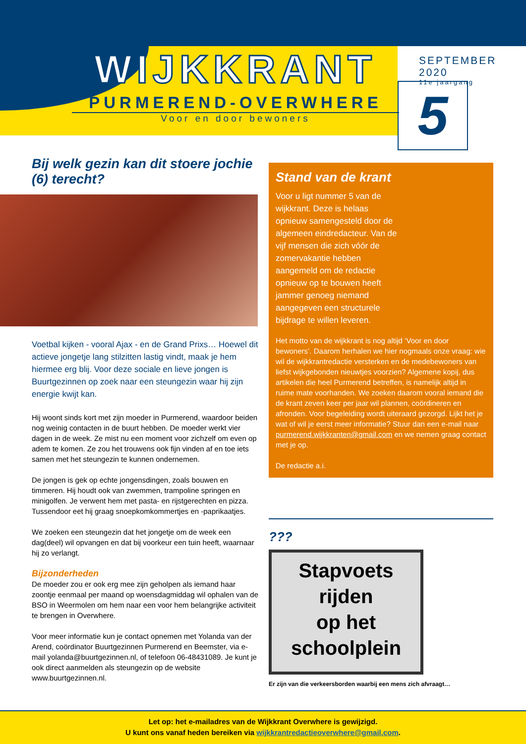WIJKKRANT
PURMEREND-OVERWHERE
Voor en door bewoners
SEPTEMBER 2020
11e jaargang
5
Bij welk gezin kan dit stoere jochie (6) terecht?
Voetbal kijken - vooral Ajax - en de Grand Prixs… Hoewel dit actieve jongetje lang stilzitten lastig vindt, maak je hem hiermee erg blij. Voor deze sociale en lieve jongen is Buurtgezinnen op zoek naar een steungezin waar hij zijn energie kwijt kan.
Hij woont sinds kort met zijn moeder in Purmerend, waardoor beiden nog weinig contacten in de buurt hebben. De moeder werkt vier dagen in de week. Ze mist nu een moment voor zichzelf om even op adem te komen. Ze zou het trouwens ook fijn vinden af en toe iets samen met het steungezin te kunnen ondernemen.
De jongen is gek op echte jongensdingen, zoals bouwen en timmeren. Hij houdt ook van zwemmen, trampoline springen en minigolfen. Je verwent hem met pasta- en rijstgerechten en pizza. Tussendoor eet hij graag snoepkomkommertjes en -paprikaatjes.
We zoeken een steungezin dat het jongetje om de week een dag(deel) wil opvangen en dat bij voorkeur een tuin heeft, waarnaar hij zo verlangt.
Bijzonderheden
De moeder zou er ook erg mee zijn geholpen als iemand haar zoontje eenmaal per maand op woensdagmiddag wil ophalen van de BSO in Weermolen om hem naar een voor hem belangrijke activiteit te brengen in Overwhere.
Voor meer informatie kun je contact opnemen met Yolanda van der Arend, coördinator Buurtgezinnen Purmerend en Beemster, via e-mail yolanda@buurtgezinnen.nl, of telefoon 06-48431089. Je kunt je ook direct aanmelden als steungezin op de website www.buurtgezinnen.nl.
Stand van de krant
Voor u ligt nummer 5 van de wijkkrant. Deze is helaas opnieuw samengesteld door de algemeen eindredacteur. Van de vijf mensen die zich vóór de zomervakantie hebben aangemeld om de redactie opnieuw op te bouwen heeft jammer genoeg niemand aangegeven een structurele bijdrage te willen leveren.
Het motto van de wijkkrant is nog altijd ‘Voor en door bewoners’. Daarom herhalen we hier nogmaals onze vraag: wie wil de wijkkrantredactie versterken en de medebewoners van liefst wijkgebonden nieuwtjes voorzien? Algemene kopij, dus artikelen die heel Purmerend betreffen, is namelijk altijd in ruime mate voorhanden. We zoeken daarom vooral iemand die de krant zeven keer per jaar wil plannen, coördineren en afronden. Voor begeleiding wordt uiteraard gezorgd. Lijkt het je wat of wil je eerst meer informatie? Stuur dan een e-mail naar purmerend.wijkkranten@gmail.com en we nemen graag contact met je op.
De redactie a.i.
???
Stapvoets
rijden
op het
schoolplein
Er zijn van die verkeersborden waarbij een mens zich afvraagt…
Let op: het e-mailadres van de Wijkkrant Overwhere is gewijzigd.
U kunt ons vanaf heden bereiken via wijkkrantredactieoverwhere@gmail.com.